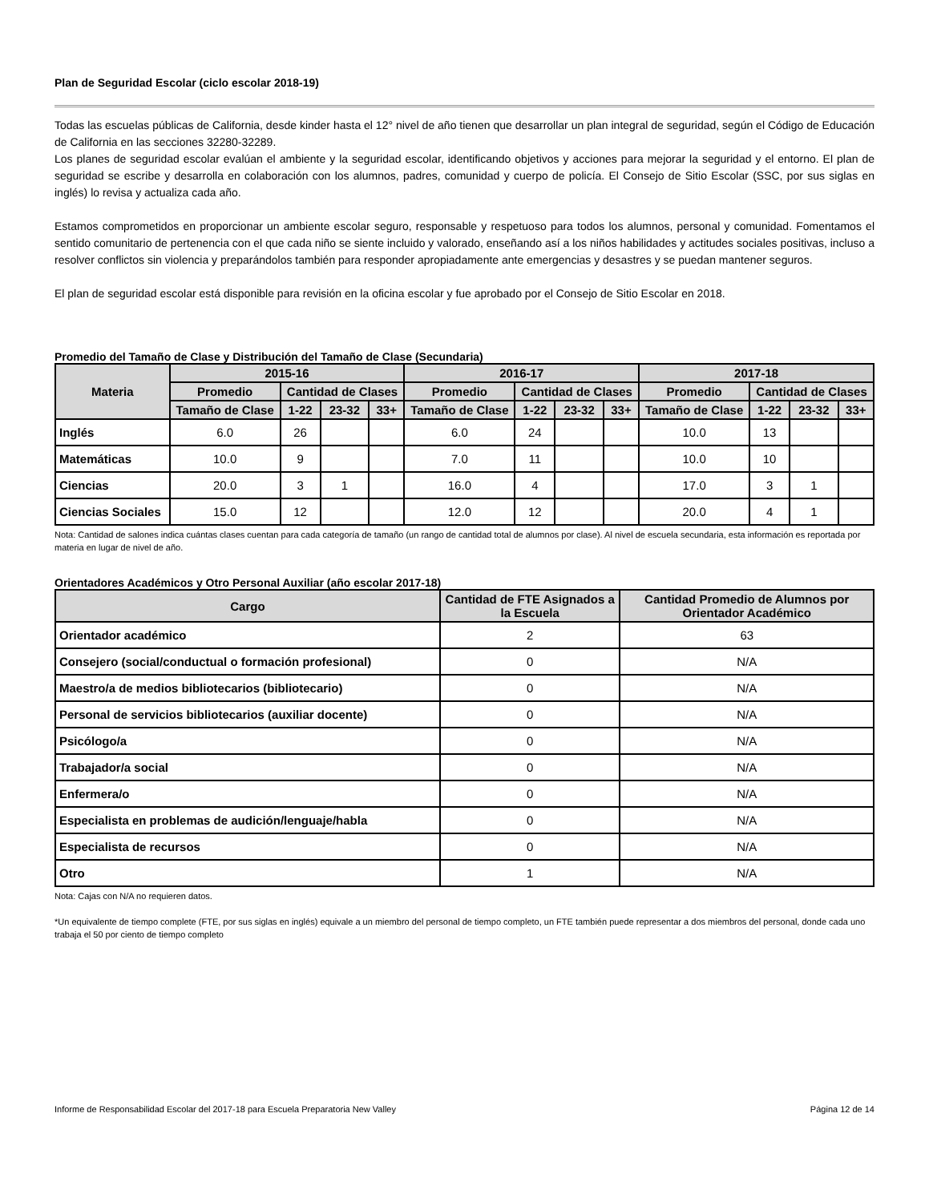Plan de Seguridad Escolar (ciclo escolar 2018-19)
Todas las escuelas públicas de California, desde kinder hasta el 12° nivel de año tienen que desarrollar un plan integral de seguridad, según el Código de Educación de California en las secciones 32280-32289.
Los planes de seguridad escolar evalúan el ambiente y la seguridad escolar, identificando objetivos y acciones para mejorar la seguridad y el entorno. El plan de seguridad se escribe y desarrolla en colaboración con los alumnos, padres, comunidad y cuerpo de policía. El Consejo de Sitio Escolar (SSC, por sus siglas en inglés) lo revisa y actualiza cada año.
Estamos comprometidos en proporcionar un ambiente escolar seguro, responsable y respetuoso para todos los alumnos, personal y comunidad. Fomentamos el sentido comunitario de pertenencia con el que cada niño se siente incluido y valorado, enseñando así a los niños habilidades y actitudes sociales positivas, incluso a resolver conflictos sin violencia y preparándolos también para responder apropiadamente ante emergencias y desastres y se puedan mantener seguros.
El plan de seguridad escolar está disponible para revisión en la oficina escolar y fue aprobado por el Consejo de Sitio Escolar en 2018.
Promedio del Tamaño de Clase y Distribución del Tamaño de Clase (Secundaria)
| Materia | 2015-16 | | | | 2016-17 | | | | 2017-18 | | | |
| --- | --- | --- | --- | --- | --- | --- | --- | --- | --- | --- | --- | --- |
| | Promedio | Cantidad de Clases | | | Promedio | Cantidad de Clases | | | Promedio | Cantidad de Clases | | |
| | Tamaño de Clase | 1-22 | 23-32 | 33+ | Tamaño de Clase | 1-22 | 23-32 | 33+ | Tamaño de Clase | 1-22 | 23-32 | 33+ |
| Inglés | 6.0 | 26 | | | 6.0 | 24 | | | 10.0 | 13 | | |
| Matemáticas | 10.0 | 9 | | | 7.0 | 11 | | | 10.0 | 10 | | |
| Ciencias | 20.0 | 3 | 1 | | 16.0 | 4 | | | 17.0 | 3 | 1 | |
| Ciencias Sociales | 15.0 | 12 | | | 12.0 | 12 | | | 20.0 | 4 | 1 | |
Nota: Cantidad de salones indica cuántas clases cuentan para cada categoría de tamaño (un rango de cantidad total de alumnos por clase). Al nivel de escuela secundaria, esta información es reportada por materia en lugar de nivel de año.
Orientadores Académicos y Otro Personal Auxiliar (año escolar 2017-18)
| Cargo | Cantidad de FTE Asignados a la Escuela | Cantidad Promedio de Alumnos por Orientador Académico |
| --- | --- | --- |
| Orientador académico | 2 | 63 |
| Consejero (social/conductual o formación profesional) | 0 | N/A |
| Maestro/a de medios bibliotecarios (bibliotecario) | 0 | N/A |
| Personal de servicios bibliotecarios (auxiliar docente) | 0 | N/A |
| Psicólogo/a | 0 | N/A |
| Trabajador/a social | 0 | N/A |
| Enfermera/o | 0 | N/A |
| Especialista en problemas de audición/lenguaje/habla | 0 | N/A |
| Especialista de recursos | 0 | N/A |
| Otro | 1 | N/A |
Nota: Cajas con N/A no requieren datos.
*Un equivalente de tiempo complete (FTE, por sus siglas en inglés) equivale a un miembro del personal de tiempo completo, un FTE también puede representar a dos miembros del personal, donde cada uno trabaja el 50 por ciento de tiempo completo
Informe de Responsabilidad Escolar del 2017-18 para Escuela Preparatoria New Valley Página 12 de 14